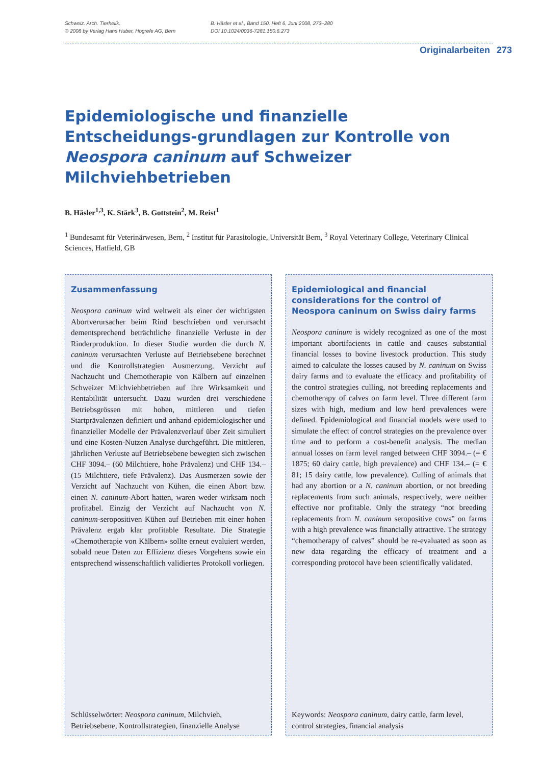Schweiz. Arch. Tierheilk.
© 2008 by Verlag Hans Huber, Hogrefe AG, Bern
B. Häsler et al., Band 150, Heft 6, Juni 2008, 273–280
DOI 10.1024/0036-7281.150.6.273
Originalarbeiten 273
Epidemiologische und finanzielle Entscheidungs-grundlagen zur Kontrolle von Neospora caninum auf Schweizer Milchviehbetrieben
B. Häsler<sup>1,3</sup>, K. Stärk<sup>3</sup>, B. Gottstein<sup>2</sup>, M. Reist<sup>1</sup>
<sup>1</sup> Bundesamt für Veterinärwesen, Bern, <sup>2</sup> Institut für Parasitologie, Universität Bern, <sup>3</sup> Royal Veterinary College, Veterinary Clinical Sciences, Hatfield, GB
Zusammenfassung
Neospora caninum wird weltweit als einer der wichtigsten Abortverursacher beim Rind beschrieben und verursacht dementsprechend beträchtliche finanzielle Verluste in der Rinderproduktion. In dieser Studie wurden die durch N. caninum verursachten Verluste auf Betriebsebene berechnet und die Kontrollstrategien Ausmerzung, Verzicht auf Nachzucht und Chemotherapie von Kälbern auf einzelnen Schweizer Milchviehbetrieben auf ihre Wirksamkeit und Rentabilität untersucht. Dazu wurden drei verschiedene Betriebsgrössen mit hohen, mittleren und tiefen Startprävalenzen definiert und anhand epidemiologischer und finanzieller Modelle der Prävalenzverlauf über Zeit simuliert und eine Kosten-Nutzen Analyse durchgeführt. Die mittleren, jährlichen Verluste auf Betriebsebene bewegten sich zwischen CHF 3094.– (60 Milchtiere, hohe Prävalenz) und CHF 134.– (15 Milchtiere, tiefe Prävalenz). Das Ausmerzen sowie der Verzicht auf Nachzucht von Kühen, die einen Abort bzw. einen N. caninum-Abort hatten, waren weder wirksam noch profitabel. Einzig der Verzicht auf Nachzucht von N. caninum-seropositiven Kühen auf Betrieben mit einer hohen Prävalenz ergab klar profitable Resultate. Die Strategie «Chemotherapie von Kälbern» sollte erneut evaluiert werden, sobald neue Daten zur Effizienz dieses Vorgehens sowie ein entsprechend wissenschaftlich validiertes Protokoll vorliegen.
Schlüsselwörter: Neospora caninum, Milchvieh, Betriebsebene, Kontrollstrategien, finanzielle Analyse
Epidemiological and financial considerations for the control of Neospora caninum on Swiss dairy farms
Neospora caninum is widely recognized as one of the most important abortifacients in cattle and causes substantial financial losses to bovine livestock production. This study aimed to calculate the losses caused by N. caninum on Swiss dairy farms and to evaluate the efficacy and profitability of the control strategies culling, not breeding replacements and chemotherapy of calves on farm level. Three different farm sizes with high, medium and low herd prevalences were defined. Epidemiological and financial models were used to simulate the effect of control strategies on the prevalence over time and to perform a cost-benefit analysis. The median annual losses on farm level ranged between CHF 3094.– (= € 1875; 60 dairy cattle, high prevalence) and CHF 134.– (= € 81; 15 dairy cattle, low prevalence). Culling of animals that had any abortion or a N. caninum abortion, or not breeding replacements from such animals, respectively, were neither effective nor profitable. Only the strategy “not breeding replacements from N. caninum seropositive cows” on farms with a high prevalence was financially attractive. The strategy “chemotherapy of calves” should be re-evaluated as soon as new data regarding the efficacy of treatment and a corresponding protocol have been scientifically validated.
Keywords: Neospora caninum, dairy cattle, farm level, control strategies, financial analysis